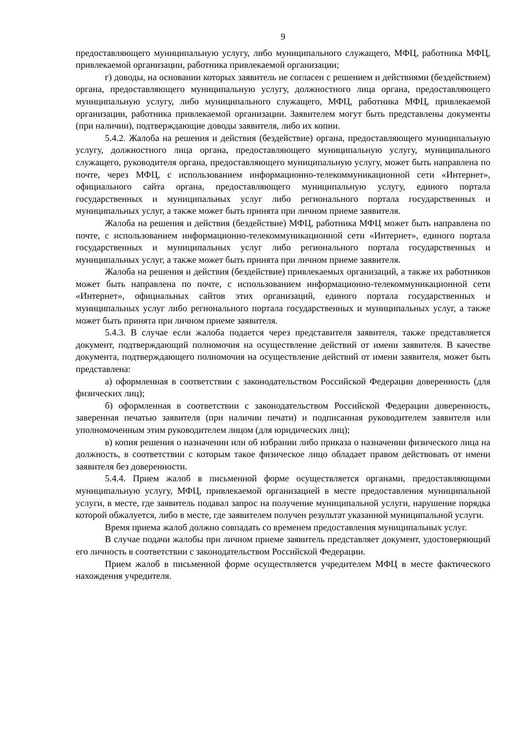9
предоставляющего муниципальную услугу, либо муниципального служащего, МФЦ, работника МФЦ, привлекаемой организации, работника привлекаемой организации;
г) доводы, на основании которых заявитель не согласен с решением и действиями (бездействием) органа, предоставляющего муниципальную услугу, должностного лица органа, предоставляющего муниципальную услугу, либо муниципального служащего, МФЦ, работника МФЦ, привлекаемой организации, работника привлекаемой организации. Заявителем могут быть представлены документы (при наличии), подтверждающие доводы заявителя, либо их копии.
5.4.2. Жалоба на решения и действия (бездействие) органа, предоставляющего муниципальную услугу, должностного лица органа, предоставляющего муниципальную услугу, муниципального служащего, руководителя органа, предоставляющего муниципальную услугу, может быть направлена по почте, через МФЦ, с использованием информационно-телекоммуникационной сети «Интернет», официального сайта органа, предоставляющего муниципальную услугу, единого портала государственных и муниципальных услуг либо регионального портала государственных и муниципальных услуг, а также может быть принята при личном приеме заявителя.
Жалоба на решения и действия (бездействие) МФЦ, работника МФЦ может быть направлена по почте, с использованием информационно-телекоммуникационной сети «Интернет», единого портала государственных и муниципальных услуг либо регионального портала государственных и муниципальных услуг, а также может быть принята при личном приеме заявителя.
Жалоба на решения и действия (бездействие) привлекаемых организаций, а также их работников может быть направлена по почте, с использованием информационно-телекоммуникационной сети «Интернет», официальных сайтов этих организаций, единого портала государственных и муниципальных услуг либо регионального портала государственных и муниципальных услуг, а также может быть принята при личном приеме заявителя.
5.4.3. В случае если жалоба подается через представителя заявителя, также представляется документ, подтверждающий полномочия на осуществление действий от имени заявителя. В качестве документа, подтверждающего полномочия на осуществление действий от имени заявителя, может быть представлена:
а) оформленная в соответствии с законодательством Российской Федерации доверенность (для физических лиц);
б) оформленная в соответствии с законодательством Российской Федерации доверенность, заверенная печатью заявителя (при наличии печати) и подписанная руководителем заявителя или уполномоченным этим руководителем лицом (для юридических лиц);
в) копия решения о назначении или об избрании либо приказа о назначении физического лица на должность, в соответствии с которым такое физическое лицо обладает правом действовать от имени заявителя без доверенности.
5.4.4. Прием жалоб в письменной форме осуществляется органами, предоставляющими муниципальную услугу, МФЦ, привлекаемой организацией в месте предоставления муниципальной услуги, в месте, где заявитель подавал запрос на получение муниципальной услуги, нарушение порядка которой обжалуется, либо в месте, где заявителем получен результат указанной муниципальной услуги.
Время приема жалоб должно совпадать со временем предоставления муниципальных услуг.
В случае подачи жалобы при личном приеме заявитель представляет документ, удостоверяющий его личность в соответствии с законодательством Российской Федерации.
Прием жалоб в письменной форме осуществляется учредителем МФЦ в месте фактического нахождения учредителя.